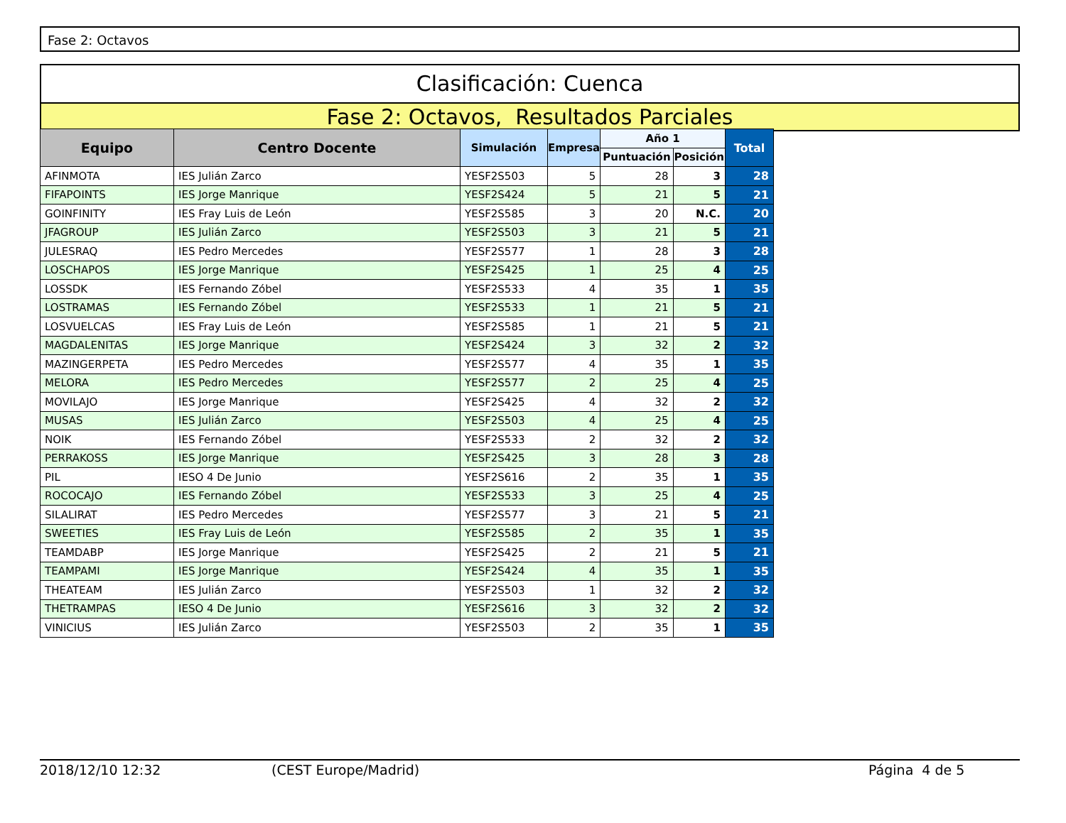Fase 2: Octavos
Clasificación: Cuenca
Fase 2: Octavos, Resultados Parciales
| Equipo | Centro Docente | Simulación | Empresa | Año 1 | | Total |
| --- | --- | --- | --- | --- | --- | --- |
| | | | | Puntuación | Posición | |
| AFINMOTA | IES Julián Zarco | YESF2S503 | 5 | 28 | 3 | 28 |
| FIFAPOINTS | IES Jorge Manrique | YESF2S424 | 5 | 21 | 5 | 21 |
| GOINFINITY | IES Fray Luis de León | YESF2S585 | 3 | 20 | N.C. | 20 |
| JFAGROUP | IES Julián Zarco | YESF2S503 | 3 | 21 | 5 | 21 |
| JULESRAQ | IES Pedro Mercedes | YESF2S577 | 1 | 28 | 3 | 28 |
| LOSCHAPOS | IES Jorge Manrique | YESF2S425 | 1 | 25 | 4 | 25 |
| LOSSDK | IES Fernando Zóbel | YESF2S533 | 4 | 35 | 1 | 35 |
| LOSTRAMAS | IES Fernando Zóbel | YESF2S533 | 1 | 21 | 5 | 21 |
| LOSVUELCAS | IES Fray Luis de León | YESF2S585 | 1 | 21 | 5 | 21 |
| MAGDALENITAS | IES Jorge Manrique | YESF2S424 | 3 | 32 | 2 | 32 |
| MAZINGERPETA | IES Pedro Mercedes | YESF2S577 | 4 | 35 | 1 | 35 |
| MELORA | IES Pedro Mercedes | YESF2S577 | 2 | 25 | 4 | 25 |
| MOVILAJO | IES Jorge Manrique | YESF2S425 | 4 | 32 | 2 | 32 |
| MUSAS | IES Julián Zarco | YESF2S503 | 4 | 25 | 4 | 25 |
| NOIK | IES Fernando Zóbel | YESF2S533 | 2 | 32 | 2 | 32 |
| PERRAKOSS | IES Jorge Manrique | YESF2S425 | 3 | 28 | 3 | 28 |
| PIL | IESO 4 De Junio | YESF2S616 | 2 | 35 | 1 | 35 |
| ROCOCAJO | IES Fernando Zóbel | YESF2S533 | 3 | 25 | 4 | 25 |
| SILALIRAT | IES Pedro Mercedes | YESF2S577 | 3 | 21 | 5 | 21 |
| SWEETIES | IES Fray Luis de León | YESF2S585 | 2 | 35 | 1 | 35 |
| TEAMDABP | IES Jorge Manrique | YESF2S425 | 2 | 21 | 5 | 21 |
| TEAMPAMI | IES Jorge Manrique | YESF2S424 | 4 | 35 | 1 | 35 |
| THEATEAM | IES Julián Zarco | YESF2S503 | 1 | 32 | 2 | 32 |
| THETRAMPAS | IESO 4 De Junio | YESF2S616 | 3 | 32 | 2 | 32 |
| VINICIUS | IES Julián Zarco | YESF2S503 | 2 | 35 | 1 | 35 |
2018/12/10 12:32 (CEST Europe/Madrid) Página 4 de 5